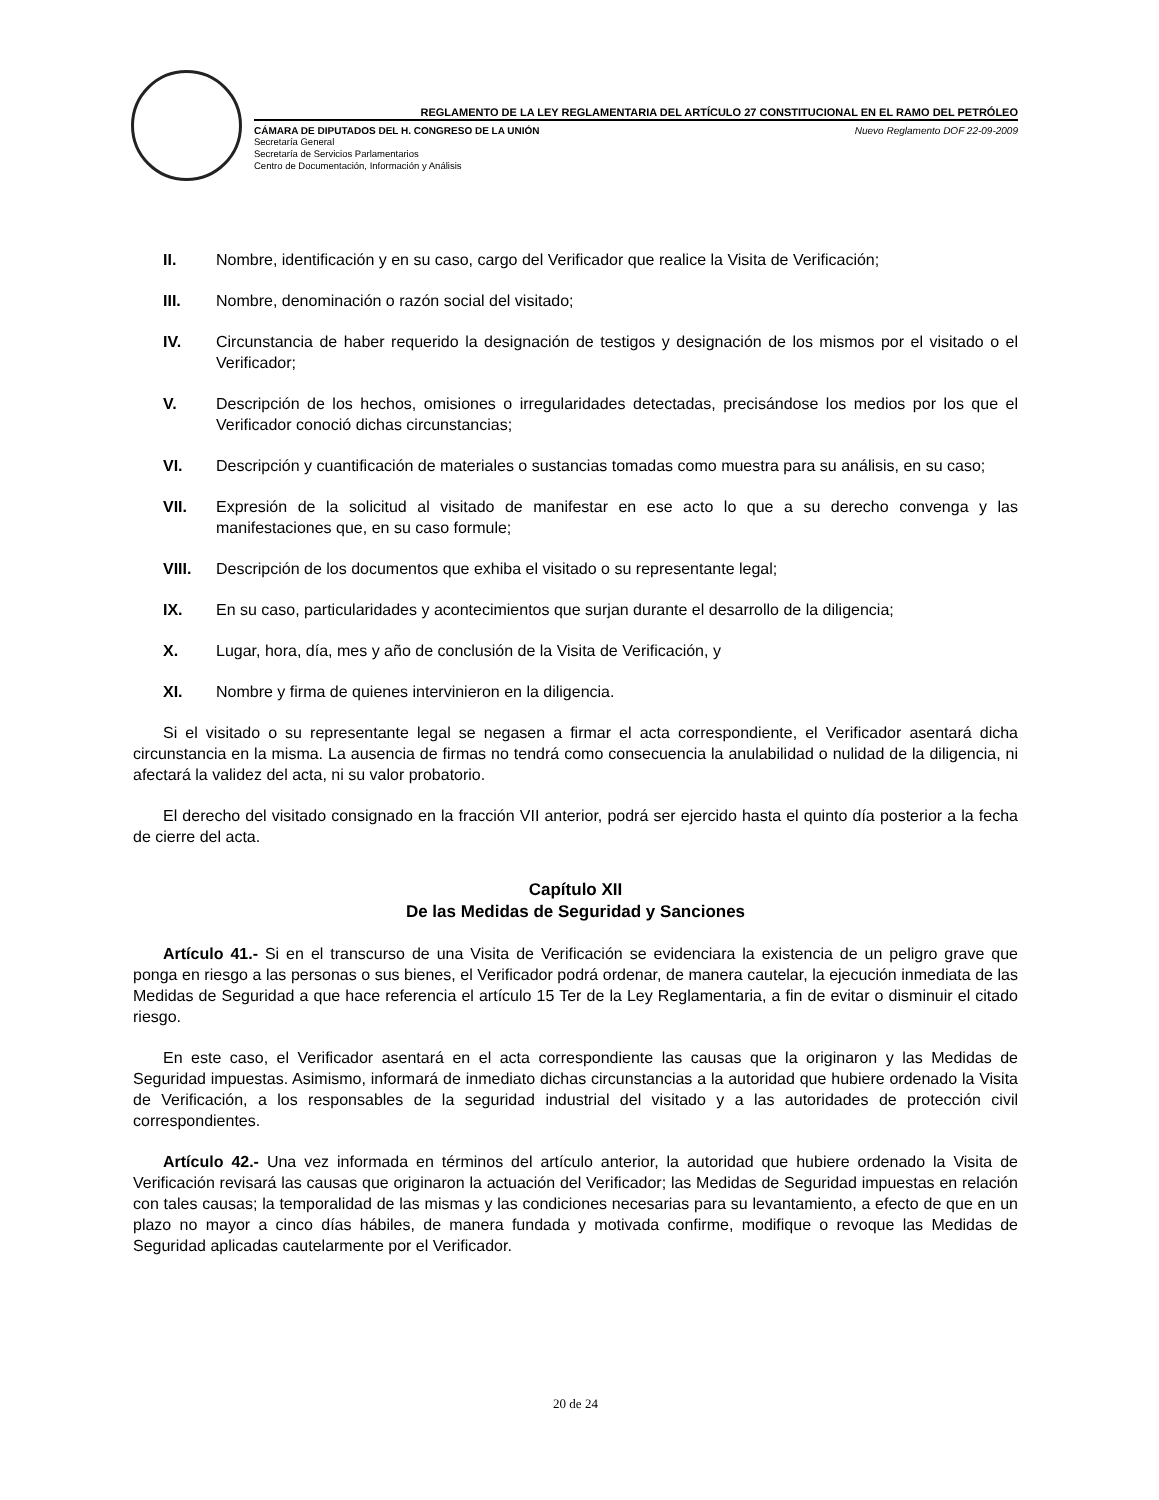REGLAMENTO DE LA LEY REGLAMENTARIA DEL ARTÍCULO 27 CONSTITUCIONAL EN EL RAMO DEL PETRÓLEO
CÁMARA DE DIPUTADOS DEL H. CONGRESO DE LA UNIÓN Nuevo Reglamento DOF 22-09-2009
Secretaría General
Secretaría de Servicios Parlamentarios
Centro de Documentación, Información y Análisis
II. Nombre, identificación y en su caso, cargo del Verificador que realice la Visita de Verificación;
III. Nombre, denominación o razón social del visitado;
IV. Circunstancia de haber requerido la designación de testigos y designación de los mismos por el visitado o el Verificador;
V. Descripción de los hechos, omisiones o irregularidades detectadas, precisándose los medios por los que el Verificador conoció dichas circunstancias;
VI. Descripción y cuantificación de materiales o sustancias tomadas como muestra para su análisis, en su caso;
VII. Expresión de la solicitud al visitado de manifestar en ese acto lo que a su derecho convenga y las manifestaciones que, en su caso formule;
VIII. Descripción de los documentos que exhiba el visitado o su representante legal;
IX. En su caso, particularidades y acontecimientos que surjan durante el desarrollo de la diligencia;
X. Lugar, hora, día, mes y año de conclusión de la Visita de Verificación, y
XI. Nombre y firma de quienes intervinieron en la diligencia.
Si el visitado o su representante legal se negasen a firmar el acta correspondiente, el Verificador asentará dicha circunstancia en la misma. La ausencia de firmas no tendrá como consecuencia la anulabilidad o nulidad de la diligencia, ni afectará la validez del acta, ni su valor probatorio.
El derecho del visitado consignado en la fracción VII anterior, podrá ser ejercido hasta el quinto día posterior a la fecha de cierre del acta.
Capítulo XII
De las Medidas de Seguridad y Sanciones
Artículo 41.- Si en el transcurso de una Visita de Verificación se evidenciara la existencia de un peligro grave que ponga en riesgo a las personas o sus bienes, el Verificador podrá ordenar, de manera cautelar, la ejecución inmediata de las Medidas de Seguridad a que hace referencia el artículo 15 Ter de la Ley Reglamentaria, a fin de evitar o disminuir el citado riesgo.
En este caso, el Verificador asentará en el acta correspondiente las causas que la originaron y las Medidas de Seguridad impuestas. Asimismo, informará de inmediato dichas circunstancias a la autoridad que hubiere ordenado la Visita de Verificación, a los responsables de la seguridad industrial del visitado y a las autoridades de protección civil correspondientes.
Artículo 42.- Una vez informada en términos del artículo anterior, la autoridad que hubiere ordenado la Visita de Verificación revisará las causas que originaron la actuación del Verificador; las Medidas de Seguridad impuestas en relación con tales causas; la temporalidad de las mismas y las condiciones necesarias para su levantamiento, a efecto de que en un plazo no mayor a cinco días hábiles, de manera fundada y motivada confirme, modifique o revoque las Medidas de Seguridad aplicadas cautelarmente por el Verificador.
20 de 24